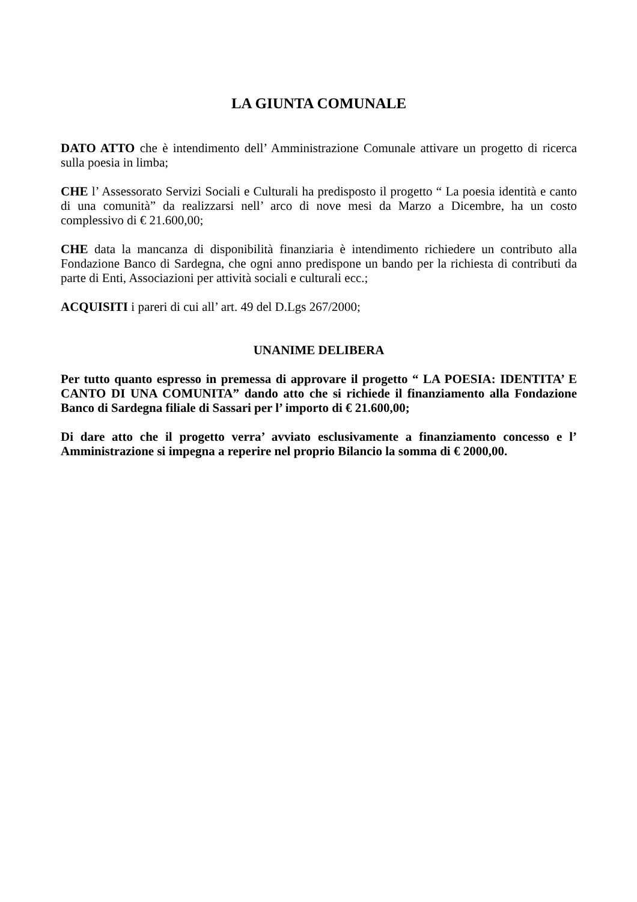LA GIUNTA COMUNALE
DATO ATTO che è intendimento dell’ Amministrazione Comunale attivare un progetto di ricerca sulla poesia in limba;
CHE l’ Assessorato Servizi Sociali e Culturali ha predisposto il progetto “ La poesia identità e canto di una comunità” da realizzarsi nell’ arco di nove mesi da Marzo a Dicembre, ha un costo complessivo di € 21.600,00;
CHE data la mancanza di disponibilità finanziaria è intendimento richiedere un contributo alla Fondazione Banco di Sardegna, che ogni anno predispone un bando per la richiesta di contributi da parte di Enti, Associazioni per attività sociali e culturali ecc.;
ACQUISITI i pareri di cui all’ art. 49 del D.Lgs 267/2000;
UNANIME DELIBERA
Per tutto quanto espresso in premessa di approvare il progetto “ LA POESIA: IDENTITA’ E CANTO DI UNA COMUNITA” dando atto che si richiede il finanziamento alla Fondazione Banco di Sardegna filiale di Sassari per l’ importo di € 21.600,00;
Di dare atto che il progetto verra’ avviato esclusivamente a finanziamento concesso e l’ Amministrazione si impegna a reperire nel proprio Bilancio la somma di € 2000,00.